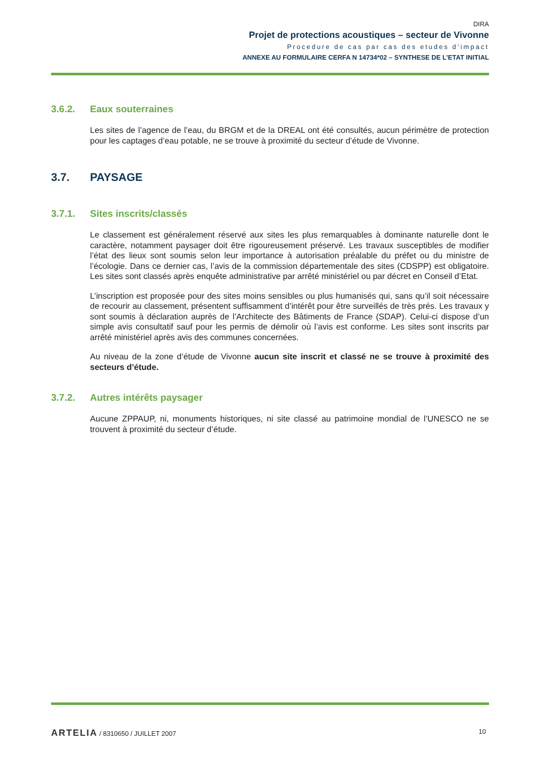DIRA
Projet de protections acoustiques – secteur de Vivonne
Procedure de cas par cas des etudes d‘impact
ANNEXE AU FORMULAIRE CERFA N 14734*02 – SYNTHESE DE L’ETAT INITIAL
3.6.2. Eaux souterraines
Les sites de l’agence de l’eau, du BRGM et de la DREAL ont été consultés, aucun périmètre de protection pour les captages d’eau potable, ne se trouve à proximité du secteur d’étude de Vivonne.
3.7. PAYSAGE
3.7.1. Sites inscrits/classés
Le classement est généralement réservé aux sites les plus remarquables à dominante naturelle dont le caractère, notamment paysager doit être rigoureusement préservé. Les travaux susceptibles de modifier l’état des lieux sont soumis selon leur importance à autorisation préalable du préfet ou du ministre de l’écologie. Dans ce dernier cas, l’avis de la commission départementale des sites (CDSPP) est obligatoire. Les sites sont classés après enquête administrative par arrêté ministériel ou par décret en Conseil d’Etat.
L’inscription est proposée pour des sites moins sensibles ou plus humanisés qui, sans qu’il soit nécessaire de recourir au classement, présentent suffisamment d’intérêt pour être surveillés de très prés. Les travaux y sont soumis à déclaration auprès de l’Architecte des Bâtiments de France (SDAP). Celui-ci dispose d’un simple avis consultatif sauf pour les permis de démolir où l’avis est conforme. Les sites sont inscrits par arrêté ministériel après avis des communes concernées.
Au niveau de la zone d‘étude de Vivonne aucun site inscrit et classé ne se trouve à proximité des secteurs d’étude.
3.7.2. Autres intérêts paysager
Aucune ZPPAUP, ni, monuments historiques, ni site classé au patrimoine mondial de l’UNESCO ne se trouvent à proximité du secteur d’étude.
ARTELIA / 8310650 / JUILLET 2007
10